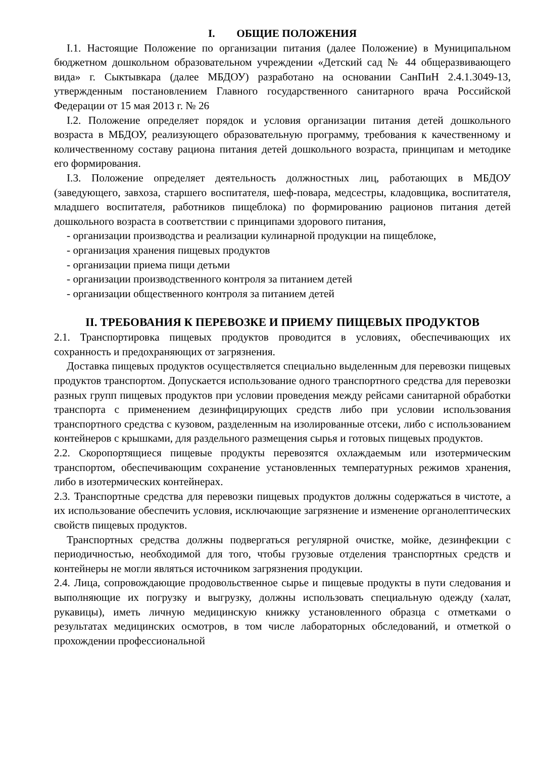I. ОБЩИЕ ПОЛОЖЕНИЯ
I.1. Настоящие Положение по организации питания (далее Положение) в Муниципальном бюджетном дошкольном образовательном учреждении «Детский сад № 44 общеразвивающего вида» г. Сыктывкара (далее МБДОУ) разработано на основании СанПиН 2.4.1.3049-13, утвержденным постановлением Главного государственного санитарного врача Российской Федерации от 15 мая 2013 г. № 26
I.2. Положение определяет порядок и условия организации питания детей дошкольного возраста в МБДОУ, реализующего образовательную программу, требования к качественному и количественному составу рациона питания детей дошкольного возраста, принципам и методике его формирования.
I.3. Положение определяет деятельность должностных лиц, работающих в МБДОУ (заведующего, завхоза, старшего воспитателя, шеф-повара, медсестры, кладовщика, воспитателя, младшего воспитателя, работников пищеблока) по формированию рационов питания детей дошкольного возраста в соответствии с принципами здорового питания,
- организации производства и реализации кулинарной продукции на пищеблоке,
- организация хранения пищевых продуктов
- организации приема пищи детьми
- организации производственного контроля за питанием детей
- организации общественного контроля за питанием детей
II. ТРЕБОВАНИЯ К ПЕРЕВОЗКЕ И ПРИЕМУ ПИЩЕВЫХ ПРОДУКТОВ
2.1. Транспортировка пищевых продуктов проводится в условиях, обеспечивающих их сохранность и предохраняющих от загрязнения.
Доставка пищевых продуктов осуществляется специально выделенным для перевозки пищевых продуктов транспортом. Допускается использование одного транспортного средства для перевозки разных групп пищевых продуктов при условии проведения между рейсами санитарной обработки транспорта с применением дезинфицирующих средств либо при условии использования транспортного средства с кузовом, разделенным на изолированные отсеки, либо с использованием контейнеров с крышками, для раздельного размещения сырья и готовых пищевых продуктов.
2.2. Скоропортящиеся пищевые продукты перевозятся охлаждаемым или изотермическим транспортом, обеспечивающим сохранение установленных температурных режимов хранения, либо в изотермических контейнерах.
2.3. Транспортные средства для перевозки пищевых продуктов должны содержаться в чистоте, а их использование обеспечить условия, исключающие загрязнение и изменение органолептических свойств пищевых продуктов.
Транспортных средства должны подвергаться регулярной очистке, мойке, дезинфекции с периодичностью, необходимой для того, чтобы грузовые отделения транспортных средств и контейнеры не могли являться источником загрязнения продукции.
2.4. Лица, сопровождающие продовольственное сырье и пищевые продукты в пути следования и выполняющие их погрузку и выгрузку, должны использовать специальную одежду (халат, рукавицы), иметь личную медицинскую книжку установленного образца с отметками о результатах медицинских осмотров, в том числе лабораторных обследований, и отметкой о прохождении профессиональной